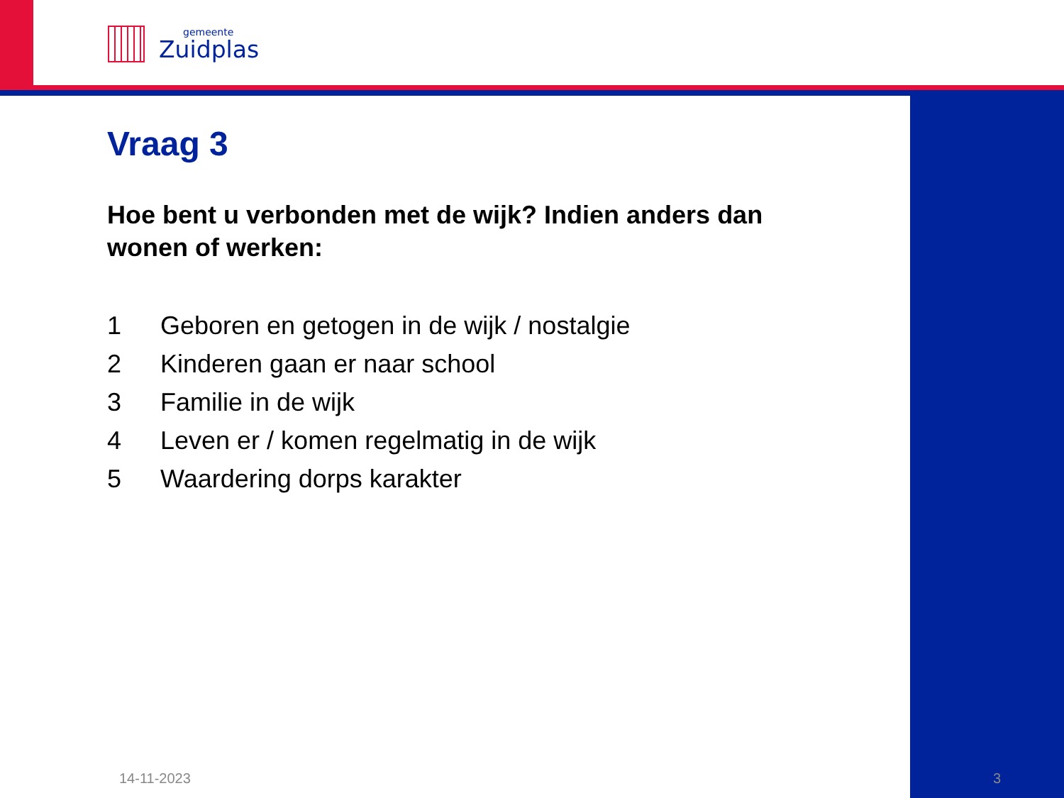gemeente
Zuidplas
Vraag 3
Hoe bent u verbonden met de wijk? Indien anders dan wonen of werken:
1 Geboren en getogen in de wijk / nostalgie
2 Kinderen gaan er naar school
3 Familie in de wijk
4 Leven er / komen regelmatig in de wijk
5 Waardering dorps karakter
14-11-2023 3